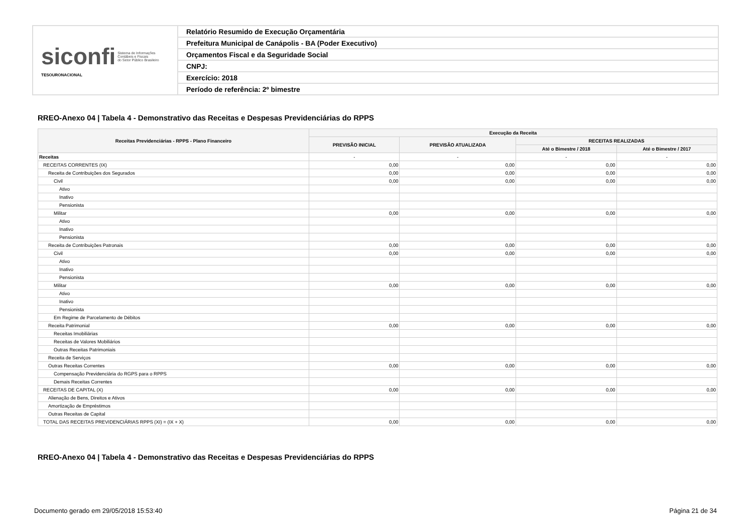| siconfi Sistema de Informações Contábeis e Fiscais do Setor Público Brasileiro TESOURONACIONAL | Relatório Resumido de Execução Orçamentária |
| | Prefeitura Municipal de Canápolis - BA (Poder Executivo) |
| | Orçamentos Fiscal e da Seguridade Social |
| | CNPJ: |
| | Exercício: 2018 |
| | Período de referência: 2º bimestre |
RREO-Anexo 04 | Tabela 4 - Demonstrativo das Receitas e Despesas Previdenciárias do RPPS
| Receitas Previdenciárias - RPPS - Plano Financeiro | Execução da Receita | | | |
| --- | --- | --- | --- | --- |
| | PREVISÃO INICIAL | PREVISÃO ATUALIZADA | RECEITAS REALIZADAS | |
| | | | Até o Bimestre / 2018 | Até o Bimestre / 2017 |
| Receitas | - | - | - | - |
| RECEITAS CORRENTES (IX) | 0,00 | 0,00 | 0,00 | 0,00 |
| Receita de Contribuições dos Segurados | 0,00 | 0,00 | 0,00 | 0,00 |
| Civil | 0,00 | 0,00 | 0,00 | 0,00 |
| Ativo | | | | |
| Inativo | | | | |
| Pensionista | | | | |
| Militar | 0,00 | 0,00 | 0,00 | 0,00 |
| Ativo | | | | |
| Inativo | | | | |
| Pensionista | | | | |
| Receita de Contribuições Patronais | 0,00 | 0,00 | 0,00 | 0,00 |
| Civil | 0,00 | 0,00 | 0,00 | 0,00 |
| Ativo | | | | |
| Inativo | | | | |
| Pensionista | | | | |
| Militar | 0,00 | 0,00 | 0,00 | 0,00 |
| Ativo | | | | |
| Inativo | | | | |
| Pensionista | | | | |
| Em Regime de Parcelamento de Débitos | | | | |
| Receita Patrimonial | 0,00 | 0,00 | 0,00 | 0,00 |
| Receitas Imobiliárias | | | | |
| Receitas de Valores Mobiliários | | | | |
| Outras Receitas Patrimoniais | | | | |
| Receita de Serviços | | | | |
| Outras Receitas Correntes | 0,00 | 0,00 | 0,00 | 0,00 |
| Compensação Previdenciária do RGPS para o RPPS | | | | |
| Demais Receitas Correntes | | | | |
| RECEITAS DE CAPITAL (X) | 0,00 | 0,00 | 0,00 | 0,00 |
| Alienação de Bens, Direitos e Ativos | | | | |
| Amortização de Empréstimos | | | | |
| Outras Receitas de Capital | | | | |
| TOTAL DAS RECEITAS PREVIDENCIÁRIAS RPPS (XI) = (IX + X) | 0,00 | 0,00 | 0,00 | 0,00 |
RREO-Anexo 04 | Tabela 4 - Demonstrativo das Receitas e Despesas Previdenciárias do RPPS
Documento gerado em 29/05/2018 15:53:40
Página 21 de 34